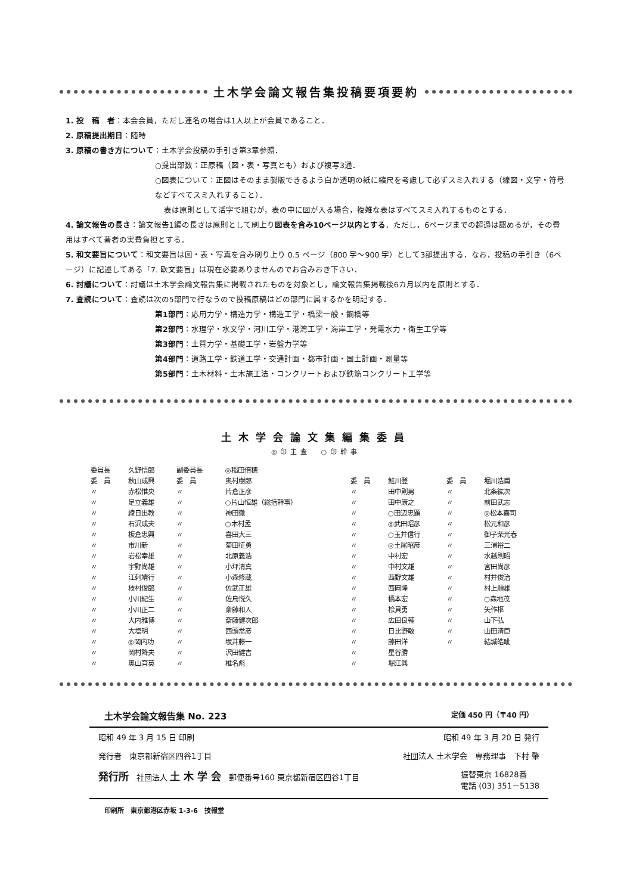土木学会論文報告集投稿要項要約
1. 投　稿　者：本会会員，ただし連名の場合は1人以上が会員であること．
2. 原稿提出期日：随時
3. 原稿の書き方について：土木学会投稿の手引き第3章参照．
○提出部数：正原稿（図・表・写真とも）および複写3通．
○図表について：正図はそのまま製版できるよう白か透明の紙に縮尺を考慮して必ずスミ入れする（線図・文字・符号などすべてスミ入れすること）．
表は原則として活字で組むが，表の中に図が入る場合，複雑な表はすべてスミ入れするものとする．
4. 論文報告の長さ：論文報告1編の長さは原則として刷上り図表を含み10ページ以内とする．ただし，6ページまでの超過は認めるが，その費用はすべて著者の実費負担とする．
5. 和文要旨について：和文要旨は図・表・写真を含み刷り上り 0.5 ページ（800 字～900 字）として3部提出する．なお，投稿の手引き（6ページ）に記述してある「7. 欧文要旨」は現在必要ありませんのでお含みおき下さい．
6. 討議について：討議は土木学会論文報告集に掲載されたものを対象とし，論文報告集掲載後6カ月以内を原則とする．
7. 査読について：査読は次の5部門で行なうので投稿原稿はどの部門に属するかを明記する．
第1部門：応用力学・構造力学・構造工学・橋梁一般・鋼橋等
第2部門：水理学・水文学・河川工学・港湾工学・海岸工学・発電水力・衛生工学等
第3部門：土質力学・基礎工学・岩盤力学等
第4部門：道路工学・鉄道工学・交通計画・都市計画・国土計画・測量等
第5部門：土木材料・土木施工法・コンクリートおよび鉄筋コンクリート工学等
土木学会論文集編集委員
◎印主査　○印幹事
| 委員長 | 久野悟郎 | 副委員長 | ◎稲田倍穂 | | | | |
| 委 員 | 秋山成興 | 委 員 | 奥村樹郎 | 委 員 | 鮭川登 | 委 員 | 堀川浩甫 |
| 〃 | 赤松惟央 | 〃 | 片倉正彦 | 〃 | 田中則男 | 〃 | 北条紘次 |
| 〃 | 足立義雄 | 〃 | ○片山恒雄（総括幹事） | 〃 | 田中康之 | 〃 | 前田武志 |
| 〃 | 綾日出教 | 〃 | 神田徹 | 〃 | ○田辺忠顕 | 〃 | ◎松本嘉司 |
| 〃 | 石沢成夫 | 〃 | ○木村孟 | 〃 | ◎武田昭彦 | 〃 | 松元和彦 |
| 〃 | 板倉忠興 | 〃 | 喜田大三 | 〃 | ○玉井信行 | 〃 | 御子柴光春 |
| 〃 | 市川新 | 〃 | 菊田征勇 | 〃 | ◎土尾昭彦 | 〃 | 三浦裕二 |
| 〃 | 岩松幸雄 | 〃 | 北原義浩 | 〃 | 中村宏 | 〃 | 水越則昭 |
| 〃 | 宇野尚雄 | 〃 | 小坪清真 | 〃 | 中村文雄 | 〃 | 宮田尚彦 |
| 〃 | 江刺靖行 | 〃 | 小森修蔵 | 〃 | 西野文雄 | 〃 | 村井俊治 |
| 〃 | 枝村俊郎 | 〃 | 佐武正雄 | 〃 | 西岡隆 | 〃 | 村上順雄 |
| 〃 | 小川紀生 | 〃 | 佐鳥悦久 | 〃 | 橋本宏 | 〃 | ○森地茂 |
| 〃 | 小川正二 | 〃 | 斎藤和人 | 〃 | 桧貝勇 | 〃 | 矢作枢 |
| 〃 | 大内雅博 | 〃 | 斎藤健次郎 | 〃 | 広田良輔 | 〃 | 山下弘 |
| 〃 | 大塩明 | 〃 | 西頭常彦 | 〃 | 日比野敏 | 〃 | 山田清臣 |
| 〃 | ◎岡内功 | 〃 | 坂井藤一 | 〃 | 藤田洋 | 〃 | 結城皓眦 |
| 〃 | 岡村降夫 | 〃 | 沢田健吉 | 〃 | 星谷勝 | | |
| 〃 | 奥山育英 | 〃 | 椎名彪 | 〃 | 堀江興 | | |
土木学会論文報告集 No. 223 定価 450 円（〒40 円）
昭和 49 年 3 月 15 日 印刷 昭和 49 年 3 月 20 日 発行
発行者　東京都新宿区四谷1丁目 社団法人 土木学会　専務理事　下村 肇
発行所　社団法人 土 木 学 会　郵便番号160 東京都新宿区四谷1丁目 振替東京 16828番
電話 (03) 351－5138
印刷所　東京都港区赤坂 1-3-6　技報堂